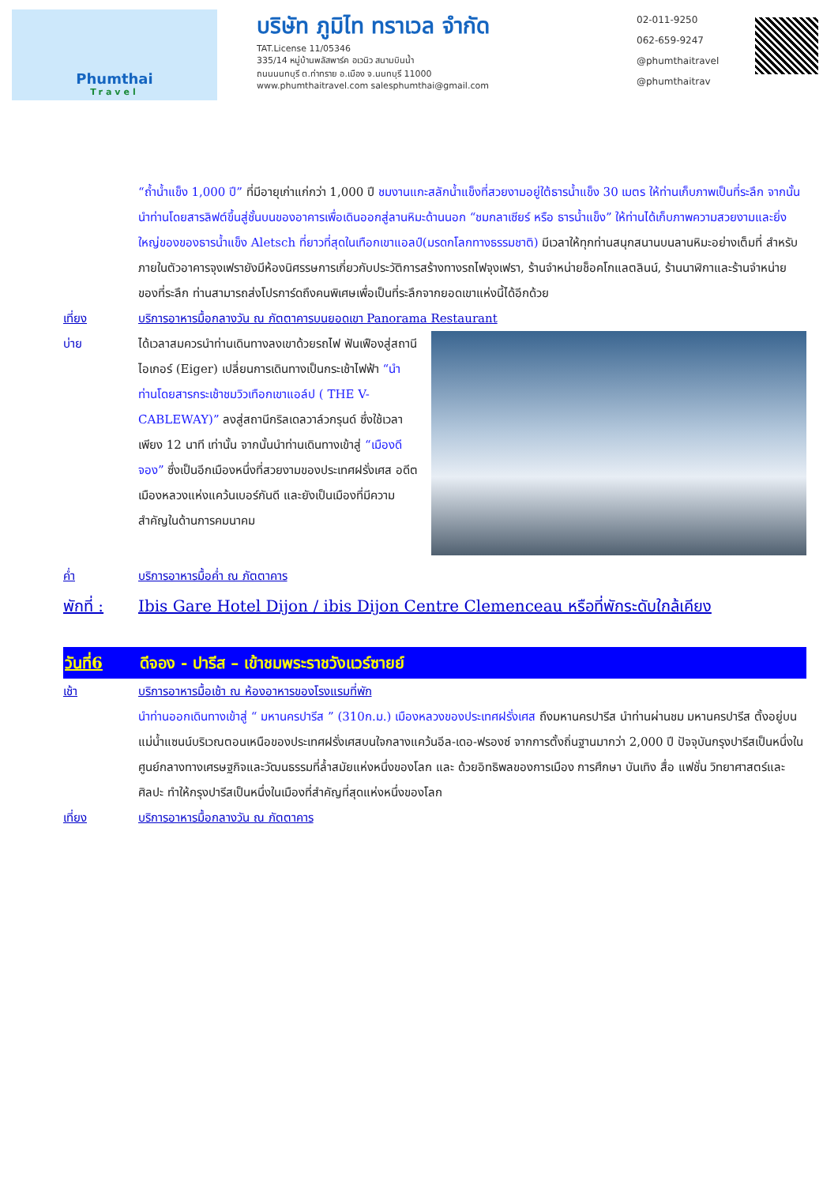Phumthai
Travel
บริษัท ภูมิไท ทราเวล จำกัด
TAT.License 11/05346
335/14 หมู่บ้านพลัสพาร์ค อเวนิว สนามบินน้ำ
ถนนนนทบุรี ต.ท่าทราย อ.เมือง จ.นนทบุรี 11000
www.phumthaitravel.com salesphumthai@gmail.com
02-011-9250
062-659-9247
@phumthaitravel
@phumthaitrav
“ถ้ำน้ำแข็ง 1,000 ปี” ที่มีอายุเก่าแก่กว่า 1,000 ปี ชมงานแกะสลักน้ำแข็งที่สวยงามอยู่ใต้ธารน้ำแข็ง 30 เมตร ให้ท่านเก็บภาพเป็นที่ระลึก จากนั้นนำท่านโดยสารลิฟต์ขึ้นสู่ชั้นบนของอาคารเพื่อเดินออกสู่ลานหิมะด้านนอก “ชมกลาเซียร์ หรือ ธารน้ำแข็ง” ให้ท่านได้เก็บภาพความสวยงามและยิ่งใหญ่ของของธารน้ำแข็ง Aletsch ที่ยาวที่สุดในเทือกเขาแอลป์(มรดกโลกทางธรรมชาติ) มีเวลาให้ทุกท่านสนุกสนานบนลานหิมะอย่างเต็มที่ สำหรับภายในตัวอาคารจุงเฟรายังมีห้องนิศรรษการเกี่ยวกับประวัติการสร้างทางรถไฟจุงเฟรา, ร้านจำหน่ายช็อคโกแลตลินน์, ร้านนาฬิกาและร้านจำหน่ายของที่ระลึก ท่านสามารถส่งโปรการ์ดถึงคนพิเศษเพื่อเป็นที่ระลึกจากยอดเขาแห่งนี้ได้อีกด้วย
เที่ยง บริการอาหารมื้อกลางวัน ณ ภัตตาคารบนยอดเขา Panorama Restaurant
บ่าย ได้เวลาสมควรนำท่านเดินทางลงเขาด้วยรถไฟ ฟันเฟืองสู่สถานีไอเกอร์ (Eiger) เปลี่ยนการเดินทางเป็นกระเช้าไฟฟ้า “นำท่านโดยสารกระเช้าชมวิวเทือกเขาแอล์ป ( THE V-CABLEWAY)” ลงสู่สถานีกริลเดลวาล์วกรุนด์ ซึ่งใช้เวลาเพียง 12 นาที เท่านั้น จากนั้นนำท่านเดินทางเข้าสู่ “เมืองดีจอง” ซึ่งเป็นอีกเมืองหนึ่งที่สวยงามของประเทศฝรั่งเศส อดีตเมืองหลวงแห่งแคว้นเบอร์กันดี และยังเป็นเมืองที่มีความสำคัญในด้านการคมนาคม
ค่ำ บริการอาหารมื้อค่ำ ณ ภัตตาคาร
พักที่ : Ibis Gare Hotel Dijon / ibis Dijon Centre Clemenceau หรือที่พักระดับใกล้เคียง
วันที่6 ดีจอง - ปารีส – เข้าชมพระราชวังแวร์ซายย์
เช้า บริการอาหารมื้อเช้า ณ ห้องอาหารของโรงแรมที่พัก
นำท่านออกเดินทางเข้าสู่ “ มหานครปารีส ” (310ก.ม.) เมืองหลวงของประเทศฝรั่งเศส ถึงมหานครปารีส นำท่านผ่านชม มหานครปารีส ตั้งอยู่บนแม่น้ำแซนน์บริเวณตอนเหนือของประเทศฝรั่งเศสบนใจกลางแคว้นอีล-เดอ-ฟรองซ์ จากการตั้งถิ่นฐานมากว่า 2,000 ปี ปัจจุบันกรุงปารีสเป็นหนึ่งในศูนย์กลางทางเศรษฐกิจและวัฒนธรรมที่ล้ำสมัยแห่งหนึ่งของโลก และ ด้วยอิทธิพลของการเมือง การศึกษา บันเทิง สื่อ แฟชั่น วิทยาศาสตร์และศิลปะ ทำให้กรุงปารีสเป็นหนึ่งในเมืองที่สำคัญที่สุดแห่งหนึ่งของโลก
เที่ยง บริการอาหารมื้อกลางวัน ณ ภัตตาคาร